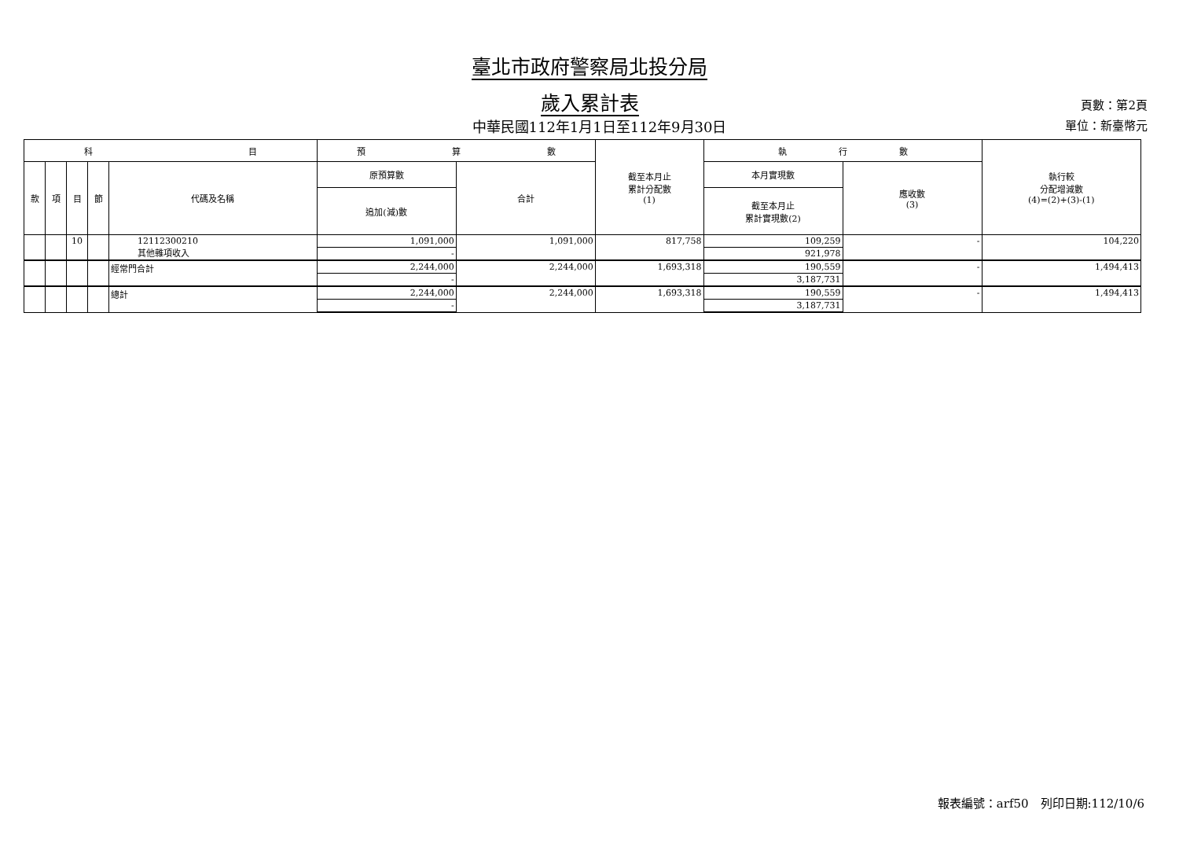臺北市政府警察局北投分局
歲入累計表
中華民國112年1月1日至112年9月30日
頁數：第2頁
單位：新臺幣元
| 科 目 | | | | | 預 算 數 | | 截至本月止 累計分配數 (1) | 執 行 數 | | 執行較 分配增減數 (4)=(2)+(3)-(1) |
| --- | --- | --- | --- | --- | --- | --- | --- | --- | --- | --- |
| 款 | 項 | 目 | 節 | 代碼及名稱 | 原預算數 | 合計 | | 本月實現數 | 應收數 (3) | |
| | | | | | 追加(減)數 | | | 截至本月止 累計實現數(2) | | |
| | | 10 | | 12112300210 其他雜項收入 | 1,091,000 | 1,091,000 | 817,758 | 109,259 | - | 104,220 |
| | | | | | - | | | 921,978 | | |
| | | | | 經常門合計 | 2,244,000 | 2,244,000 | 1,693,318 | 190,559 | - | 1,494,413 |
| | | | | | - | | | 3,187,731 | | |
| | | | | 總計 | 2,244,000 | 2,244,000 | 1,693,318 | 190,559 | - | 1,494,413 |
| | | | | | - | | | 3,187,731 | | |
報表編號：arf50　列印日期:112/10/6